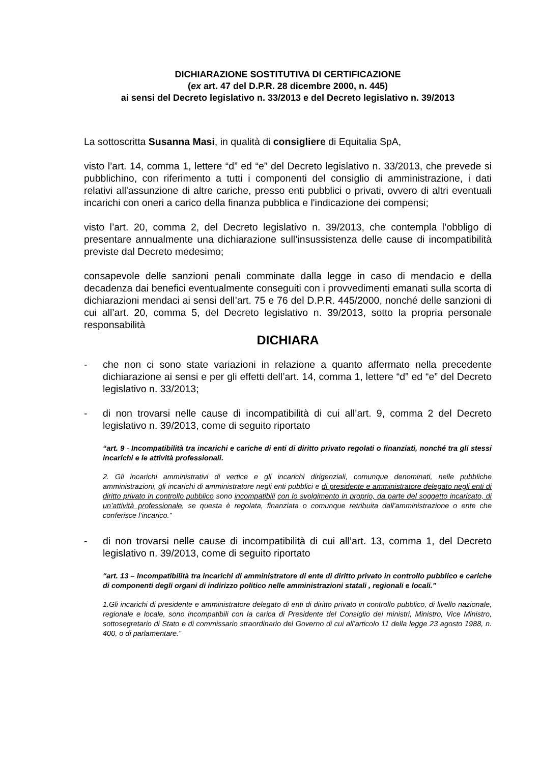DICHIARAZIONE SOSTITUTIVA DI CERTIFICAZIONE
(ex art. 47 del D.P.R. 28 dicembre 2000, n. 445)
ai sensi del Decreto legislativo n. 33/2013 e del Decreto legislativo n. 39/2013
La sottoscritta Susanna Masi, in qualità di consigliere di Equitalia SpA,
visto l’art. 14, comma 1, lettere “d” ed “e” del Decreto legislativo n. 33/2013, che prevede si pubblichino, con riferimento a tutti i componenti del consiglio di amministrazione, i dati relativi all'assunzione di altre cariche, presso enti pubblici o privati, ovvero di altri eventuali incarichi con oneri a carico della finanza pubblica e l'indicazione dei compensi;
visto l’art. 20, comma 2, del Decreto legislativo n. 39/2013, che contempla l’obbligo di presentare annualmente una dichiarazione sull’insussistenza delle cause di incompatibilità previste dal Decreto medesimo;
consapevole delle sanzioni penali comminate dalla legge in caso di mendacio e della decadenza dai benefici eventualmente conseguiti con i provvedimenti emanati sulla scorta di dichiarazioni mendaci ai sensi dell’art. 75 e 76 del D.P.R. 445/2000, nonché delle sanzioni di cui all’art. 20, comma 5, del Decreto legislativo n. 39/2013, sotto la propria personale responsabilità
DICHIARA
- che non ci sono state variazioni in relazione a quanto affermato nella precedente dichiarazione ai sensi e per gli effetti dell’art. 14, comma 1, lettere “d” ed “e” del Decreto legislativo n. 33/2013;
- di non trovarsi nelle cause di incompatibilità di cui all’art. 9, comma 2 del Decreto legislativo n. 39/2013, come di seguito riportato
“art. 9 - Incompatibilità tra incarichi e cariche di enti di diritto privato regolati o finanziati, nonché tra gli stessi incarichi e le attività professionali.
2. Gli incarichi amministrativi di vertice e gli incarichi dirigenziali, comunque denominati, nelle pubbliche amministrazioni, gli incarichi di amministratore negli enti pubblici e di presidente e amministratore delegato negli enti di diritto privato in controllo pubblico sono incompatibili con lo svolgimento in proprio, da parte del soggetto incaricato, di un’attività professionale, se questa è regolata, finanziata o comunque retribuita dall’amministrazione o ente che conferisce l’incarico.”
- di non trovarsi nelle cause di incompatibilità di cui all’art. 13, comma 1, del Decreto legislativo n. 39/2013, come di seguito riportato
“art. 13 – Incompatibilità tra incarichi di amministratore di ente di diritto privato in controllo pubblico e cariche di componenti degli organi di indirizzo politico nelle amministrazioni statali , regionali e locali.”
1.Gli incarichi di presidente e amministratore delegato di enti di diritto privato in controllo pubblico, di livello nazionale, regionale e locale, sono incompatibili con la carica di Presidente del Consiglio dei ministri, Ministro, Vice Ministro, sottosegretario di Stato e di commissario straordinario del Governo di cui all’articolo 11 della legge 23 agosto 1988, n. 400, o di parlamentare.”